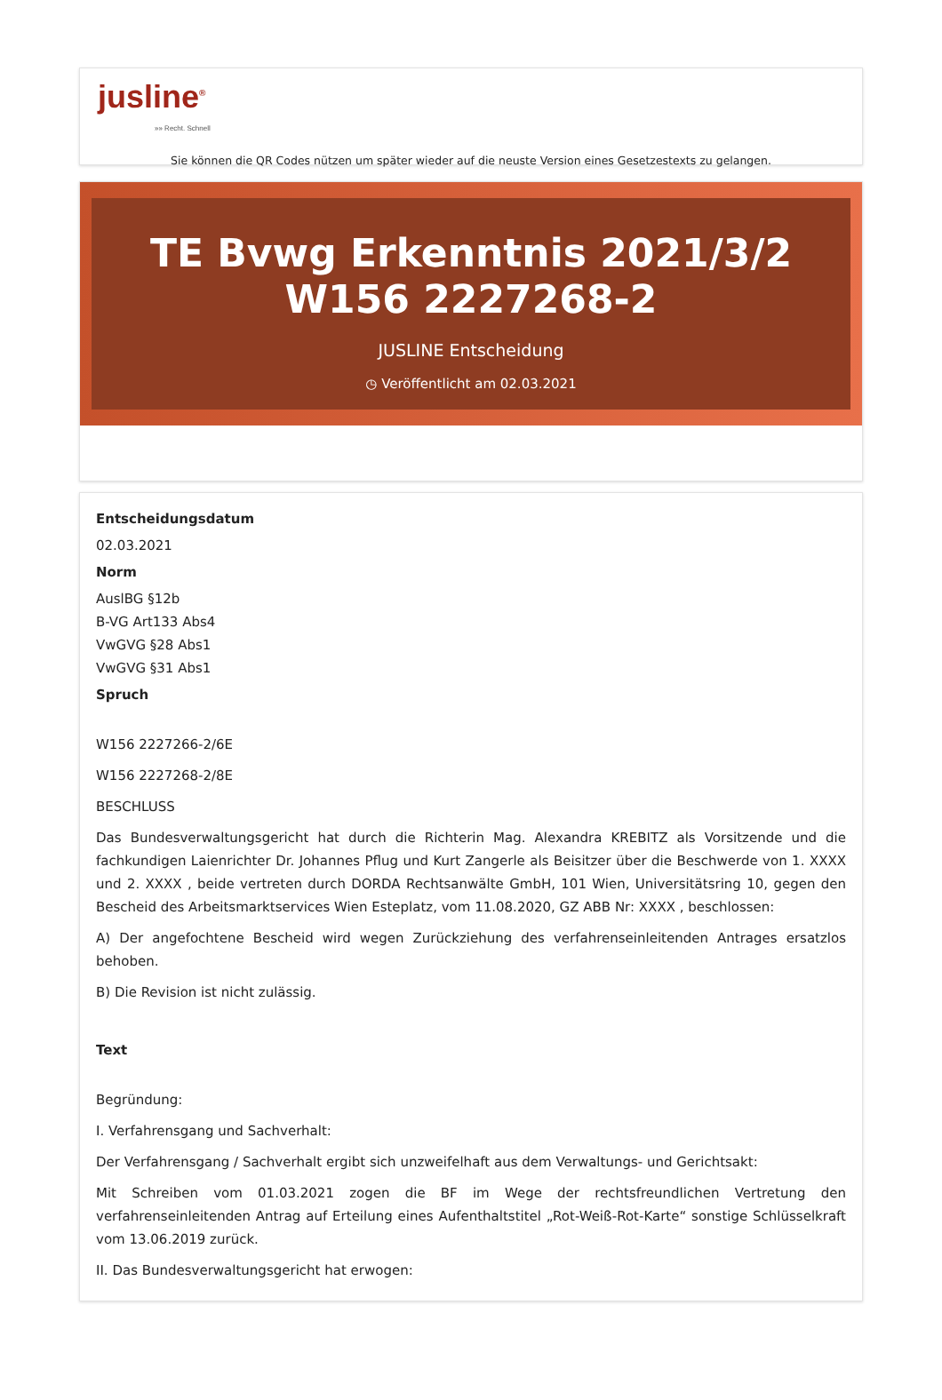jusline<sup>®</sup>
»» Recht. Schnell
Sie können die QR Codes nützen um später wieder auf die neuste Version eines Gesetzestexts zu gelangen.
TE Bvwg Erkenntnis 2021/3/2 W156 2227268-2
JUSLINE Entscheidung
◷ Veröffentlicht am 02.03.2021
Entscheidungsdatum
02.03.2021
Norm
AuslBG §12b
B-VG Art133 Abs4
VwGVG §28 Abs1
VwGVG §31 Abs1
Spruch
W156 2227266-2/6E
W156 2227268-2/8E
BESCHLUSS
Das Bundesverwaltungsgericht hat durch die Richterin Mag. Alexandra KREBITZ als Vorsitzende und die fachkundigen Laienrichter Dr. Johannes Pflug und Kurt Zangerle als Beisitzer über die Beschwerde von 1. XXXX und 2. XXXX , beide vertreten durch DORDA Rechtsanwälte GmbH, 101 Wien, Universitätsring 10, gegen den Bescheid des Arbeitsmarktservices Wien Esteplatz, vom 11.08.2020, GZ ABB Nr: XXXX , beschlossen:
A) Der angefochtene Bescheid wird wegen Zurückziehung des verfahrenseinleitenden Antrages ersatzlos behoben.
B) Die Revision ist nicht zulässig.
Text
Begründung:
I. Verfahrensgang und Sachverhalt:
Der Verfahrensgang / Sachverhalt ergibt sich unzweifelhaft aus dem Verwaltungs- und Gerichtsakt:
Mit Schreiben vom 01.03.2021 zogen die BF im Wege der rechtsfreundlichen Vertretung den verfahrenseinleitenden Antrag auf Erteilung eines Aufenthaltstitel „Rot-Weiß-Rot-Karte“ sonstige Schlüsselkraft vom 13.06.2019 zurück.
II. Das Bundesverwaltungsgericht hat erwogen: